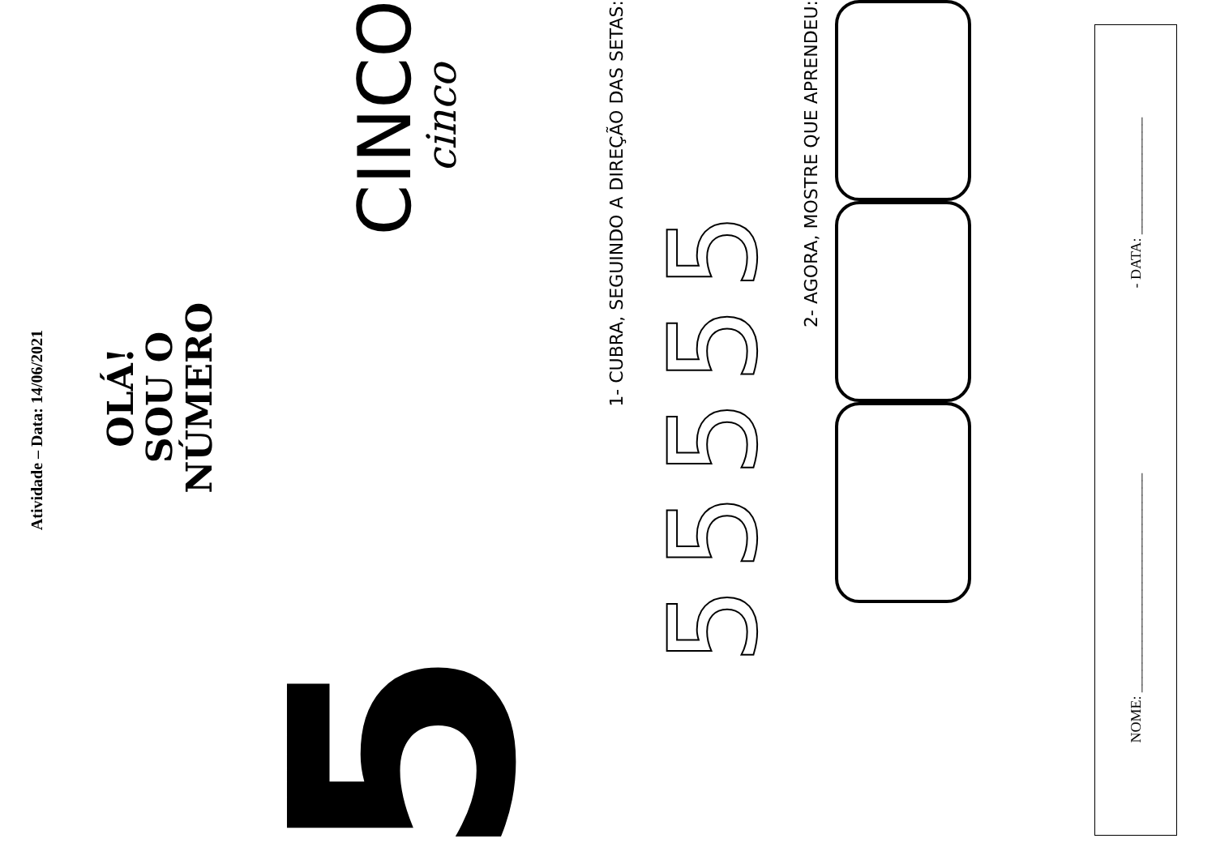Atividade – Data: 14/06/2021
OLÁ!
SOU O
NÚMERO
5
CINCO
cinco
1- CUBRA, SEGUINDO A DIREÇÃO DAS SETAS:
55555
2- AGORA, MOSTRE QUE APRENDEU:
NOME: ______________________________ - DATA: ________________